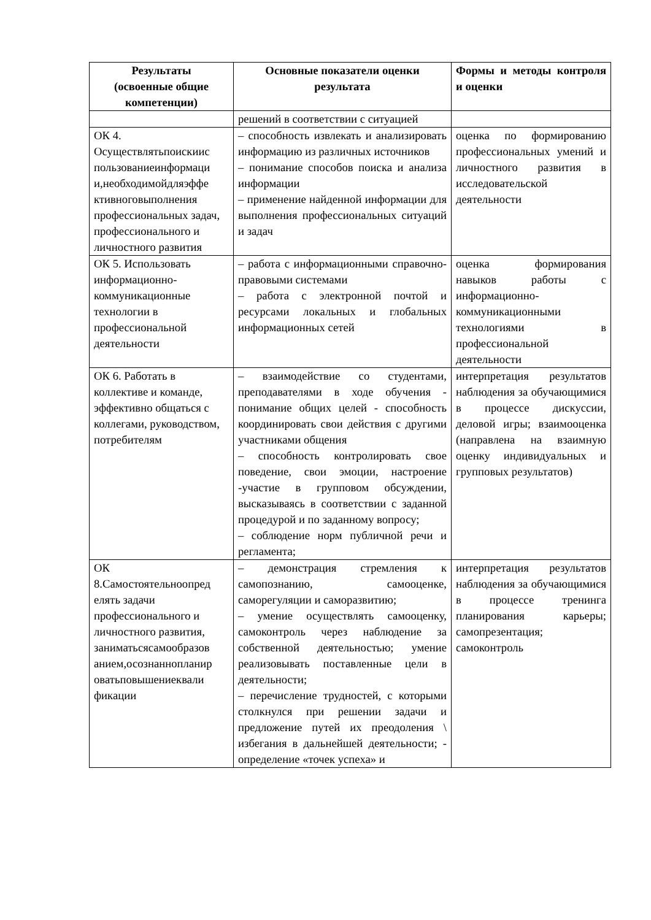| Результаты (освоенные общие компетенции) | Основные показатели оценки результата | Формы и методы контроля и оценки |
| --- | --- | --- |
| | решений в соответствии с ситуацией | |
| ОК 4. Осуществлятьпоискиис пользованиеинформаци и,необходимойдляэффе ктивноговыполнения профессиональных задач, профессионального и личностного развития | – способность извлекать и анализировать информацию из различных источников – понимание способов поиска и анализа информации – применение найденной информации для выполнения профессиональных ситуаций и задач | оценка по формированию профессиональных умений и личностного развития в исследовательской деятельности |
| ОК 5. Использовать информационно-коммуникационные технологии в профессиональной деятельности | – работа с информационными справочно-правовыми системами – работа с электронной почтой и ресурсами локальных и глобальных информационных сетей | оценка формирования навыков работы с информационно-коммуникационными технологиями в профессиональной деятельности |
| ОК 6. Работать в коллективе и команде, эффективно общаться с коллегами, руководством, потребителям | – взаимодействие со студентами, преподавателями в ходе обучения - понимание общих целей - способность координировать свои действия с другими участниками общения – способность контролировать свое поведение, свои эмоции, настроение -участие в групповом обсуждении, высказываясь в соответствии с заданной процедурой и по заданному вопросу; – соблюдение норм публичной речи и регламента; | интерпретация результатов наблюдения за обучающимися в процессе дискуссии, деловой игры; взаимооценка (направлена на взаимную оценку индивидуальных и групповых результатов) |
| ОК 8.Самостоятельноопред елять задачи профессионального и личностного развития, заниматьсясамообразов анием,осознаннопланир оватьповышениеквали фикации | – демонстрация стремления к самопознанию, самооценке, саморегуляции и саморазвитию; – умение осуществлять самооценку, самоконтроль через наблюдение за собственной деятельностью; умение реализовывать поставленные цели в деятельности; – перечисление трудностей, с которыми столкнулся при решении задачи и предложение путей их преодоления \ избегания в дальнейшей деятельности; - определение «точек успеха» и | интерпретация результатов наблюдения за обучающимися в процессе тренинга планирования карьеры; самопрезентация; самоконтроль |